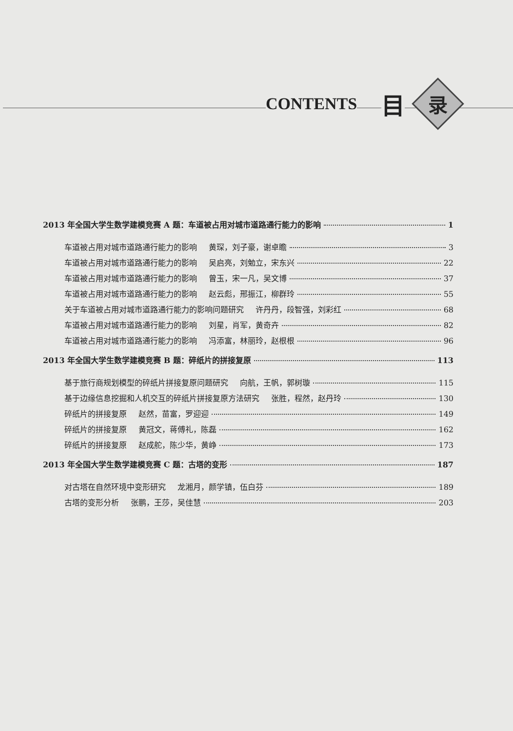CONTENTS 目
录
2013 年全国大学生数学建模竞赛 A 题：车道被占用对城市道路通行能力的影响 1
车道被占用对城市道路通行能力的影响 黄琛，刘子豪，谢卓瞻 3
车道被占用对城市道路通行能力的影响 吴启亮，刘勉立，宋东兴 22
车道被占用对城市道路通行能力的影响 曾玉，宋一凡，吴文博 37
车道被占用对城市道路通行能力的影响 赵云彪，邢振江，柳群玲 55
关于车道被占用对城市道路通行能力的影响问题研究 许丹丹，段智强，刘彩红 68
车道被占用对城市道路通行能力的影响 刘星，肖军，黄奇卉 82
车道被占用对城市道路通行能力的影响 冯添富，林丽玲，赵根根 96
2013 年全国大学生数学建模竞赛 B 题：碎纸片的拼接复原 113
基于旅行商规划模型的碎纸片拼接复原问题研究 向航，王帆，郭树璇 115
基于边缘信息挖掘和人机交互的碎纸片拼接复原方法研究 张胜，程然，赵丹玲 130
碎纸片的拼接复原 赵然，苗富，罗迎迎 149
碎纸片的拼接复原 黄冠文，蒋傅礼，陈磊 162
碎纸片的拼接复原 赵成舵，陈少华，黄峥 173
2013 年全国大学生数学建模竞赛 C 题：古塔的变形 187
对古塔在自然环境中变形研究 龙湘月，颜学镇，伍白芬 189
古塔的变形分析 张鹏，王莎，吴佳慧 203